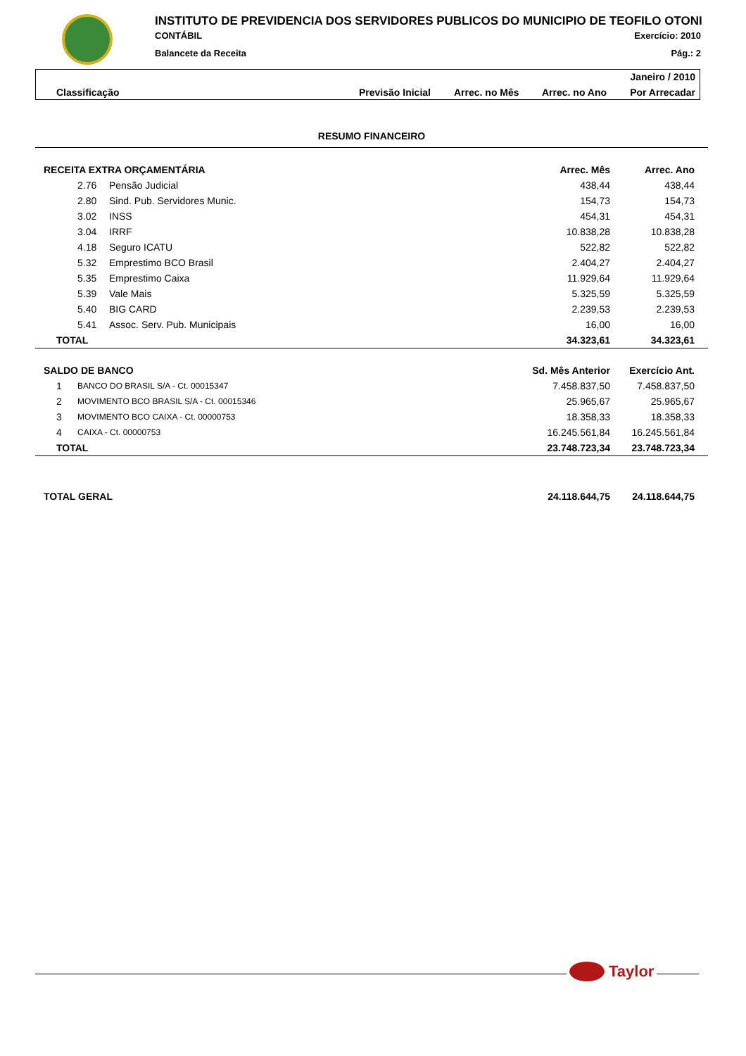INSTITUTO DE PREVIDENCIA DOS SERVIDORES PUBLICOS DO MUNICIPIO DE TEOFILO OTONI
CONTÁBIL Exercício: 2010
Balancete da Receita Pág.: 2
Janeiro / 2010
Classificação Previsão Inicial Arrec. no Mês Arrec. no Ano Por Arrecadar
| RESUMO FINANCEIRO | | | | |
| RECEITA EXTRA ORÇAMENTÁRIA | | | Arrec. Mês | Arrec. Ano |
| | 2.76 | Pensão Judicial | 438,44 | 438,44 |
| | 2.80 | Sind. Pub. Servidores Munic. | 154,73 | 154,73 |
| | 3.02 | INSS | 454,31 | 454,31 |
| | 3.04 | IRRF | 10.838,28 | 10.838,28 |
| | 4.18 | Seguro ICATU | 522,82 | 522,82 |
| | 5.32 | Emprestimo BCO Brasil | 2.404,27 | 2.404,27 |
| | 5.35 | Emprestimo Caixa | 11.929,64 | 11.929,64 |
| | 5.39 | Vale Mais | 5.325,59 | 5.325,59 |
| | 5.40 | BIG CARD | 2.239,53 | 2.239,53 |
| | 5.41 | Assoc. Serv. Pub. Municipais | 16,00 | 16,00 |
| TOTAL | | | 34.323,61 | 34.323,61 |
| SALDO DE BANCO | | | Sd. Mês Anterior | Exercício Ant. |
| 1 | BANCO DO BRASIL S/A - Ct. 00015347 | | 7.458.837,50 | 7.458.837,50 |
| 2 | MOVIMENTO BCO BRASIL S/A - Ct. 00015346 | | 25.965,67 | 25.965,67 |
| 3 | MOVIMENTO BCO CAIXA - Ct. 00000753 | | 18.358,33 | 18.358,33 |
| 4 | CAIXA - Ct. 00000753 | | 16.245.561,84 | 16.245.561,84 |
| TOTAL | | | 23.748.723,34 | 23.748.723,34 |
| TOTAL GERAL | | | 24.118.644,75 | 24.118.644,75 |
Taylor